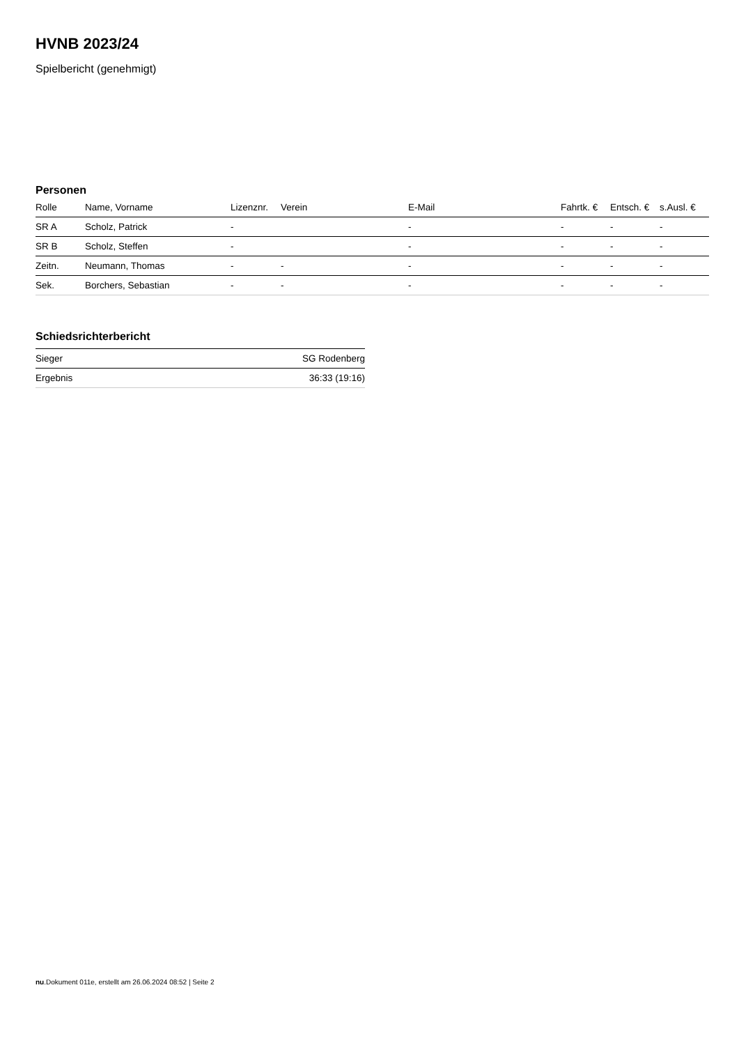HVNB 2023/24
Spielbericht (genehmigt)
Personen
| Rolle | Name, Vorname | Lizenznr. | Verein | E-Mail | Fahrtk. € | Entsch. € | s.Ausl. € |
| --- | --- | --- | --- | --- | --- | --- | --- |
| SR A | Scholz, Patrick | - | | - | - | - | - |
| SR B | Scholz, Steffen | - | | - | - | - | - |
| Zeitn. | Neumann, Thomas | - | - | - | - | - | - |
| Sek. | Borchers, Sebastian | - | - | - | - | - | - |
Schiedsrichterbericht
| Sieger | SG Rodenberg |
| Ergebnis | 36:33 (19:16) |
nu.Dokument 011e, erstellt am 26.06.2024 08:52 | Seite 2